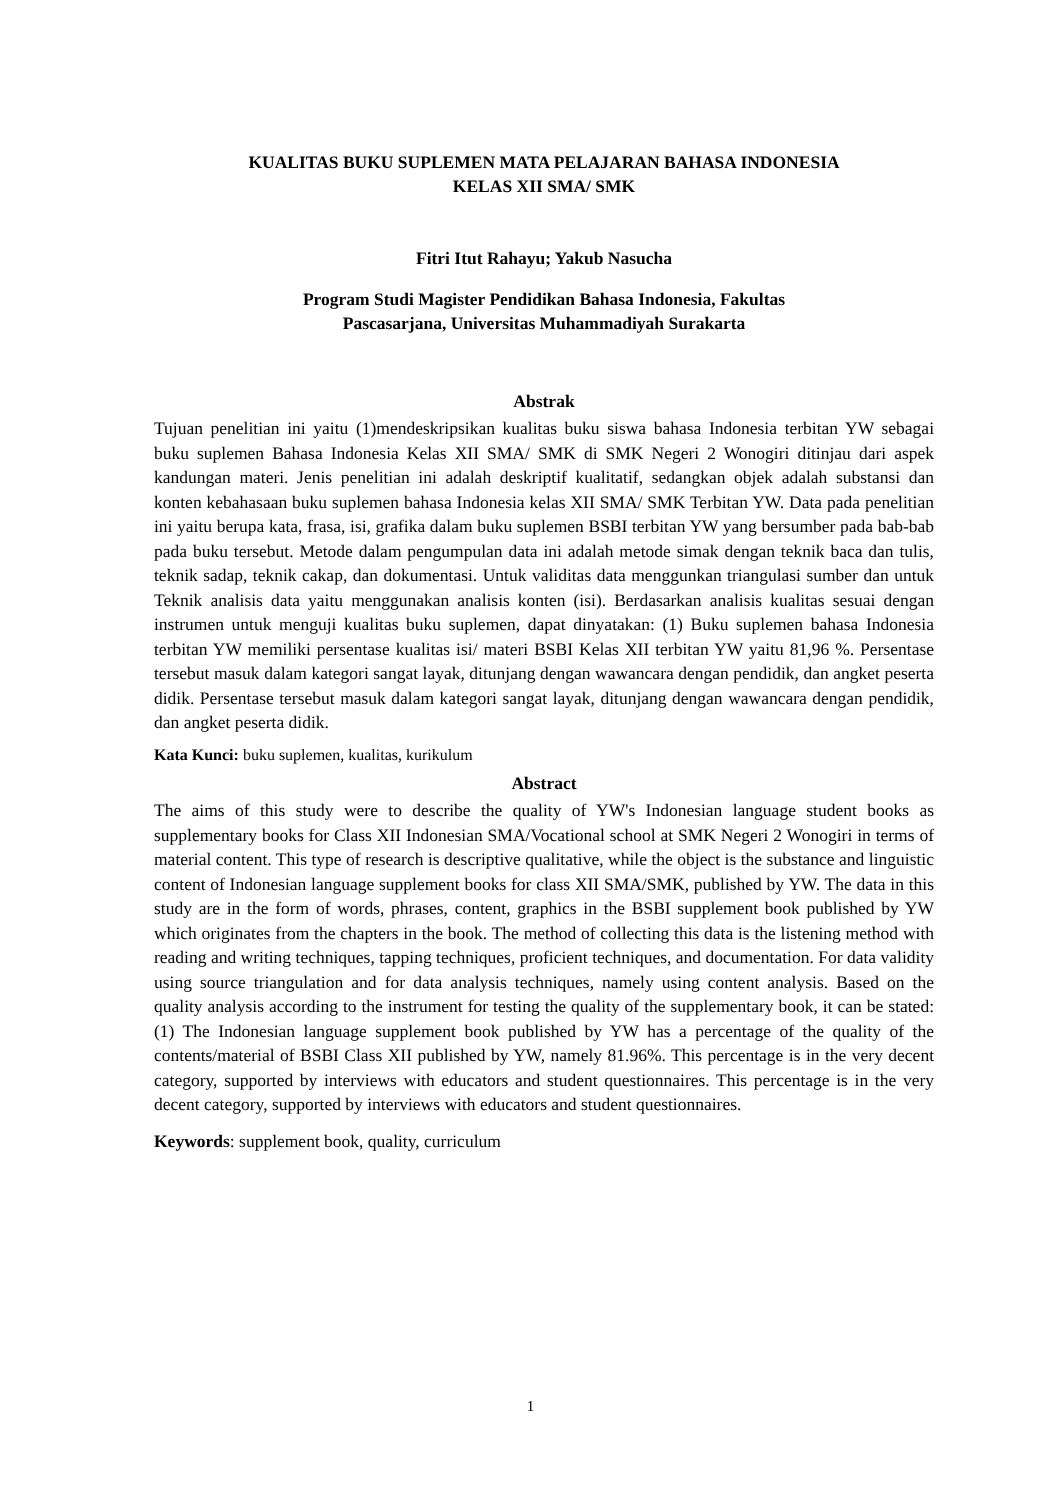KUALITAS BUKU SUPLEMEN MATA PELAJARAN BAHASA INDONESIA
KELAS XII SMA/ SMK
Fitri Itut Rahayu; Yakub Nasucha
Program Studi Magister Pendidikan Bahasa Indonesia, Fakultas
Pascasarjana, Universitas Muhammadiyah Surakarta
Abstrak
Tujuan penelitian ini yaitu (1)mendeskripsikan kualitas buku siswa bahasa Indonesia terbitan YW sebagai buku suplemen Bahasa Indonesia Kelas XII SMA/ SMK di SMK Negeri 2 Wonogiri ditinjau dari aspek kandungan materi. Jenis penelitian ini adalah deskriptif kualitatif, sedangkan objek adalah substansi dan konten kebahasaan buku suplemen bahasa Indonesia kelas XII SMA/ SMK Terbitan YW. Data pada penelitian ini yaitu berupa kata, frasa, isi, grafika dalam buku suplemen BSBI terbitan YW yang bersumber pada bab-bab pada buku tersebut. Metode dalam pengumpulan data ini adalah metode simak dengan teknik baca dan tulis, teknik sadap, teknik cakap, dan dokumentasi. Untuk validitas data menggunkan triangulasi sumber dan untuk Teknik analisis data yaitu menggunakan analisis konten (isi). Berdasarkan analisis kualitas sesuai dengan instrumen untuk menguji kualitas buku suplemen, dapat dinyatakan: (1) Buku suplemen bahasa Indonesia terbitan YW memiliki persentase kualitas isi/ materi BSBI Kelas XII terbitan YW yaitu 81,96 %. Persentase tersebut masuk dalam kategori sangat layak, ditunjang dengan wawancara dengan pendidik, dan angket peserta didik. Persentase tersebut masuk dalam kategori sangat layak, ditunjang dengan wawancara dengan pendidik, dan angket peserta didik.
Kata Kunci: buku suplemen, kualitas, kurikulum
Abstract
The aims of this study were to describe the quality of YW's Indonesian language student books as supplementary books for Class XII Indonesian SMA/Vocational school at SMK Negeri 2 Wonogiri in terms of material content. This type of research is descriptive qualitative, while the object is the substance and linguistic content of Indonesian language supplement books for class XII SMA/SMK, published by YW. The data in this study are in the form of words, phrases, content, graphics in the BSBI supplement book published by YW which originates from the chapters in the book. The method of collecting this data is the listening method with reading and writing techniques, tapping techniques, proficient techniques, and documentation. For data validity using source triangulation and for data analysis techniques, namely using content analysis. Based on the quality analysis according to the instrument for testing the quality of the supplementary book, it can be stated: (1) The Indonesian language supplement book published by YW has a percentage of the quality of the contents/material of BSBI Class XII published by YW, namely 81.96%. This percentage is in the very decent category, supported by interviews with educators and student questionnaires. This percentage is in the very decent category, supported by interviews with educators and student questionnaires.
Keywords: supplement book, quality, curriculum
1